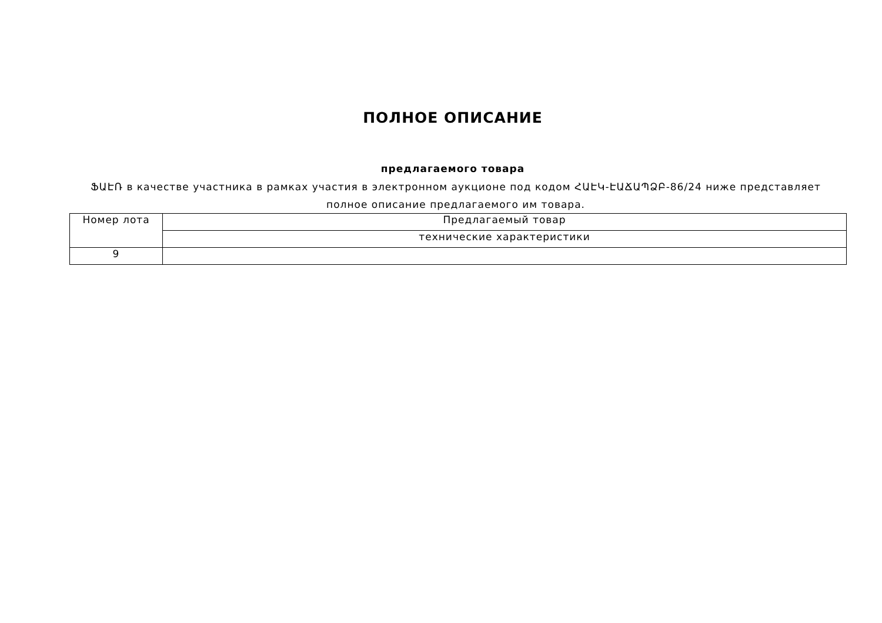ПОЛНОЕ ОПИСАНИЕ
предлагаемого товара
ՖԱԷՌ в качестве участника в рамках участия в электронном аукционе под кодом ՀԱԷԿ-ԷԱՃԱՊՁԲ-86/24 ниже представляет полное описание предлагаемого им товара.
| Номер лота | Предлагаемый товар |
| --- | --- |
| | технические характеристики |
| 9 | |